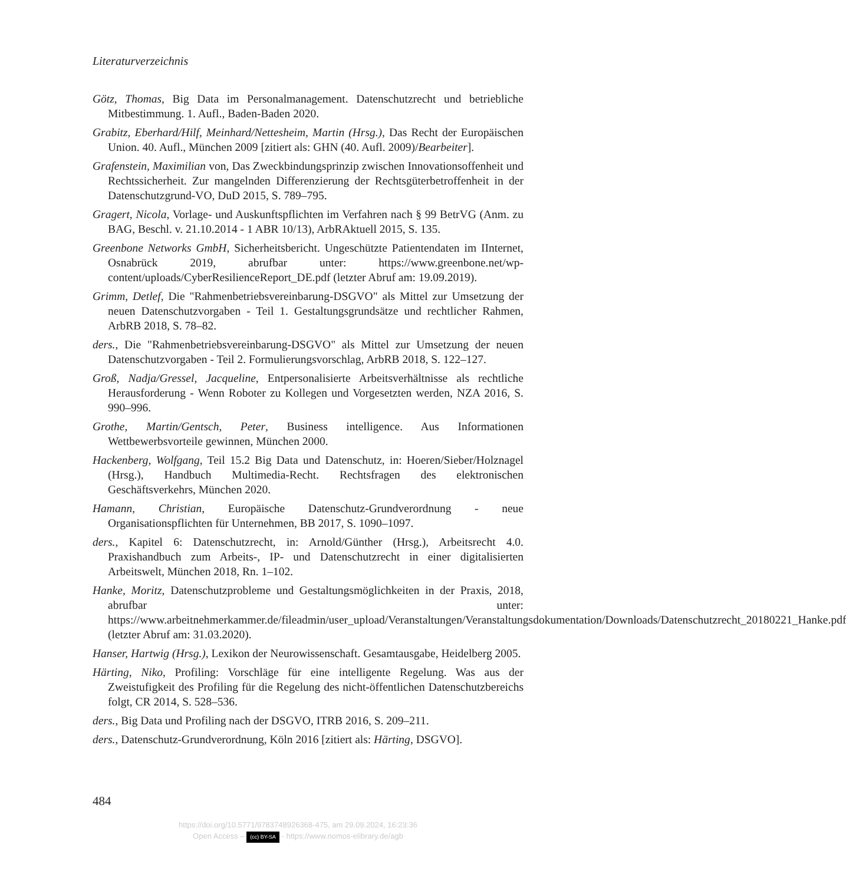Literaturverzeichnis
Götz, Thomas, Big Data im Personalmanagement. Datenschutzrecht und betriebliche Mitbestimmung. 1. Aufl., Baden-Baden 2020.
Grabitz, Eberhard/Hilf, Meinhard/Nettesheim, Martin (Hrsg.), Das Recht der Europäischen Union. 40. Aufl., München 2009 [zitiert als: GHN (40. Aufl. 2009)/Bearbeiter].
Grafenstein, Maximilian von, Das Zweckbindungsprinzip zwischen Innovationsoffenheit und Rechtssicherheit. Zur mangelnden Differenzierung der Rechtsgüterbetroffenheit in der Datenschutzgrund-VO, DuD 2015, S. 789–795.
Gragert, Nicola, Vorlage- und Auskunftspflichten im Verfahren nach § 99 BetrVG (Anm. zu BAG, Beschl. v. 21.10.2014 - 1 ABR 10/13), ArbRAktuell 2015, S. 135.
Greenbone Networks GmbH, Sicherheitsbericht. Ungeschützte Patientendaten im IInternet, Osnabrück 2019, abrufbar unter: https://www.greenbone.net/wp-content/uploads/CyberResilienceReport_DE.pdf (letzter Abruf am: 19.09.2019).
Grimm, Detlef, Die "Rahmenbetriebsvereinbarung-DSGVO" als Mittel zur Umsetzung der neuen Datenschutzvorgaben - Teil 1. Gestaltungsgrundsätze und rechtlicher Rahmen, ArbRB 2018, S. 78–82.
ders., Die "Rahmenbetriebsvereinbarung-DSGVO" als Mittel zur Umsetzung der neuen Datenschutzvorgaben - Teil 2. Formulierungsvorschlag, ArbRB 2018, S. 122–127.
Groß, Nadja/Gressel, Jacqueline, Entpersonalisierte Arbeitsverhältnisse als rechtliche Herausforderung - Wenn Roboter zu Kollegen und Vorgesetzten werden, NZA 2016, S. 990–996.
Grothe, Martin/Gentsch, Peter, Business intelligence. Aus Informationen Wettbewerbsvorteile gewinnen, München 2000.
Hackenberg, Wolfgang, Teil 15.2 Big Data und Datenschutz, in: Hoeren/Sieber/Holznagel (Hrsg.), Handbuch Multimedia-Recht. Rechtsfragen des elektronischen Geschäftsverkehrs, München 2020.
Hamann, Christian, Europäische Datenschutz-Grundverordnung - neue Organisationspflichten für Unternehmen, BB 2017, S. 1090–1097.
ders., Kapitel 6: Datenschutzrecht, in: Arnold/Günther (Hrsg.), Arbeitsrecht 4.0. Praxishandbuch zum Arbeits-, IP- und Datenschutzrecht in einer digitalisierten Arbeitswelt, München 2018, Rn. 1–102.
Hanke, Moritz, Datenschutzprobleme und Gestaltungsmöglichkeiten in der Praxis, 2018, abrufbar unter: https://www.arbeitnehmerkammer.de/fileadmin/user_upload/Veranstaltungen/Veranstaltungsdokumentation/Downloads/Datenschutzrecht_20180221_Hanke.pdf (letzter Abruf am: 31.03.2020).
Hanser, Hartwig (Hrsg.), Lexikon der Neurowissenschaft. Gesamtausgabe, Heidelberg 2005.
Härting, Niko, Profiling: Vorschläge für eine intelligente Regelung. Was aus der Zweistufigkeit des Profiling für die Regelung des nicht-öffentlichen Datenschutzbereichs folgt, CR 2014, S. 528–536.
ders., Big Data und Profiling nach der DSGVO, ITRB 2016, S. 209–211.
ders., Datenschutz-Grundverordnung, Köln 2016 [zitiert als: Härting, DSGVO].
484
https://doi.org/10.5771/9783748926368-475, am 29.09.2024, 16:23:36
Open Access – (cc) BY-SA - https://www.nomos-elibrary.de/agb